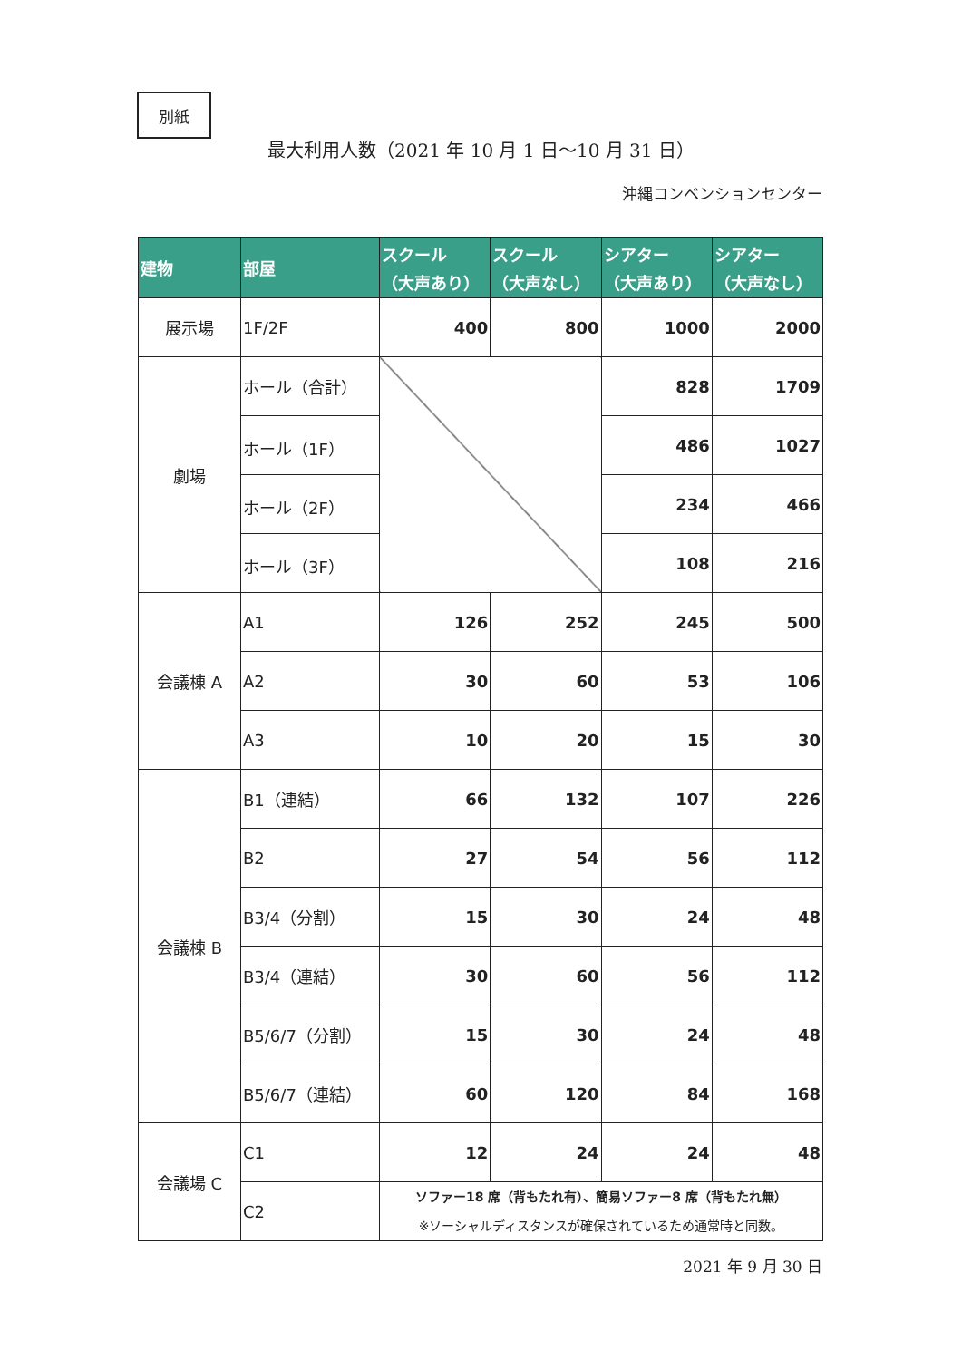別紙
最大利用人数（2021 年 10 月 1 日～10 月 31 日）
沖縄コンベンションセンター
| 建物 | 部屋 | スクール （大声あり） | スクール （大声なし） | シアター （大声あり） | シアター （大声なし） |
| --- | --- | --- | --- | --- | --- |
| 展示場 | 1F/2F | 400 | 800 | 1000 | 2000 |
| 劇場 | ホール（合計） | | | 828 | 1709 |
| | ホール（1F） | | | 486 | 1027 |
| | ホール（2F） | | | 234 | 466 |
| | ホール（3F） | | | 108 | 216 |
| 会議棟 A | A1 | 126 | 252 | 245 | 500 |
| | A2 | 30 | 60 | 53 | 106 |
| | A3 | 10 | 20 | 15 | 30 |
| 会議棟 B | B1（連結） | 66 | 132 | 107 | 226 |
| | B2 | 27 | 54 | 56 | 112 |
| | B3/4（分割） | 15 | 30 | 24 | 48 |
| | B3/4（連結） | 30 | 60 | 56 | 112 |
| | B5/6/7（分割） | 15 | 30 | 24 | 48 |
| | B5/6/7（連結） | 60 | 120 | 84 | 168 |
| 会議場 C | C1 | 12 | 24 | 24 | 48 |
| | C2 | ソファー18 席（背もたれ有）、簡易ソファー8 席（背もたれ無） ※ソーシャルディスタンスが確保されているため通常時と同数。 | | | |
2021 年 9 月 30 日